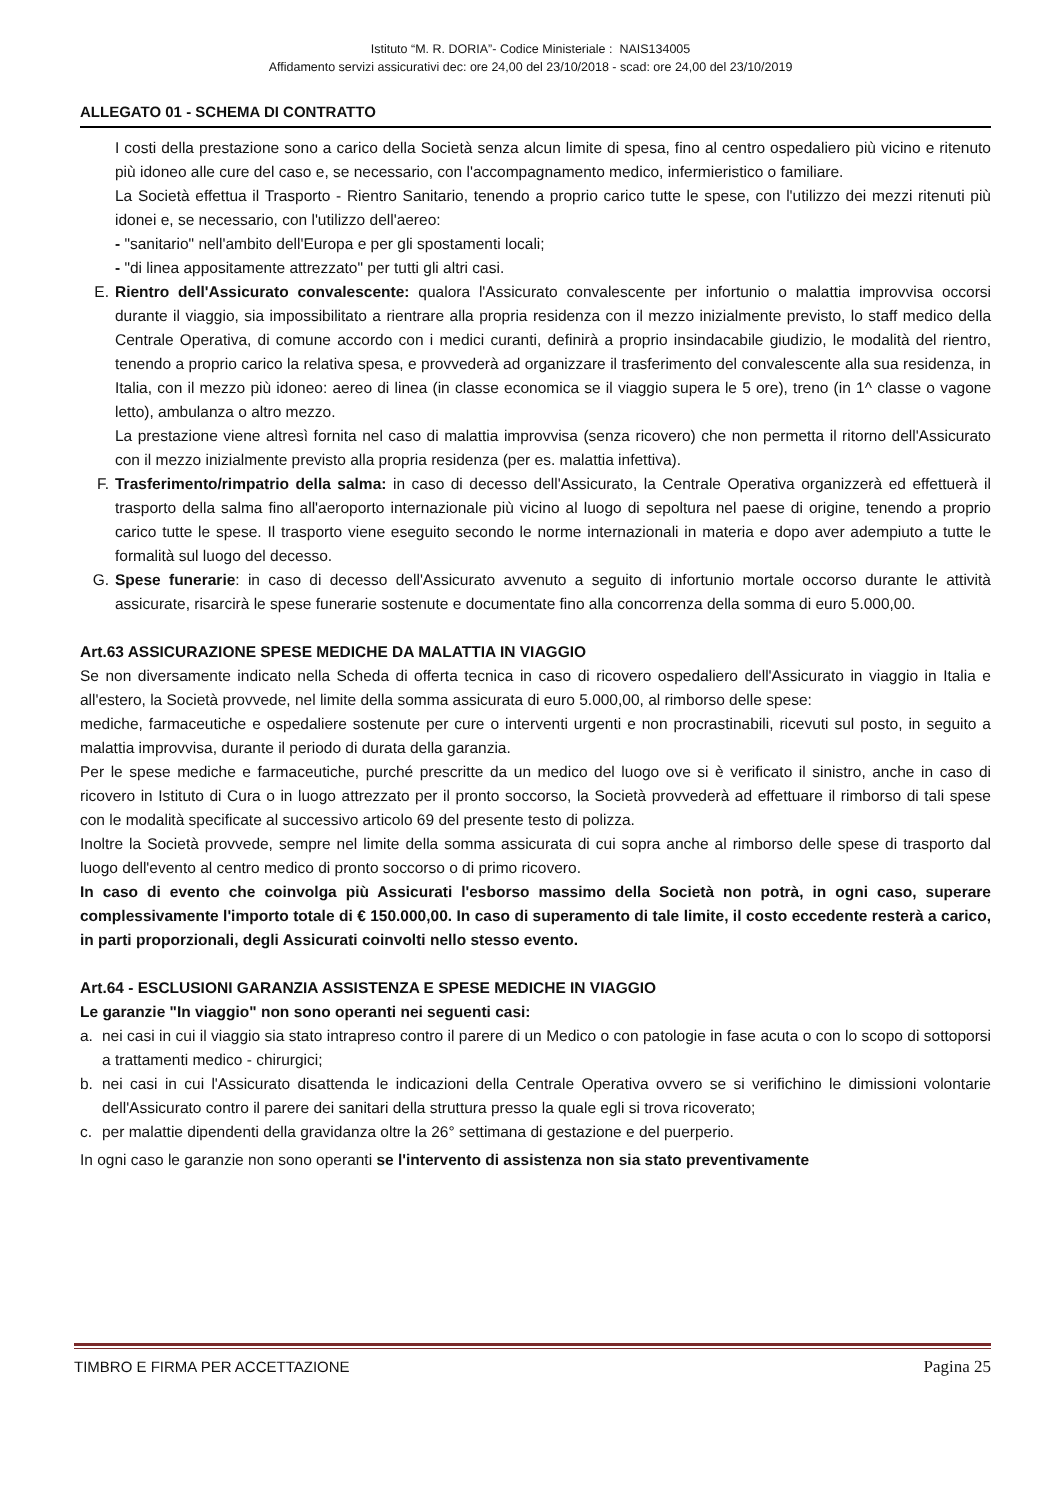Istituto “M. R. DORIA”- Codice Ministeriale : NAIS134005
Affidamento servizi assicurativi dec: ore 24,00 del 23/10/2018 - scad: ore 24,00 del 23/10/2019
ALLEGATO 01 - SCHEMA DI CONTRATTO
I costi della prestazione sono a carico della Società senza alcun limite di spesa, fino al centro ospedaliero più vicino e ritenuto più idoneo alle cure del caso e, se necessario, con l'accompagnamento medico, infermieristico o familiare.
La Società effettua il Trasporto - Rientro Sanitario, tenendo a proprio carico tutte le spese, con l'utilizzo dei mezzi ritenuti più idonei e, se necessario, con l'utilizzo dell'aereo:
- "sanitario" nell'ambito dell'Europa e per gli spostamenti locali;
- "di linea appositamente attrezzato" per tutti gli altri casi.
E. Rientro dell'Assicurato convalescente: qualora l'Assicurato convalescente per infortunio o malattia improvvisa occorsi durante il viaggio, sia impossibilitato a rientrare alla propria residenza con il mezzo inizialmente previsto, lo staff medico della Centrale Operativa, di comune accordo con i medici curanti, definirà a proprio insindacabile giudizio, le modalità del rientro, tenendo a proprio carico la relativa spesa, e provvederà ad organizzare il trasferimento del convalescente alla sua residenza, in Italia, con il mezzo più idoneo: aereo di linea (in classe economica se il viaggio supera le 5 ore), treno (in 1^ classe o vagone letto), ambulanza o altro mezzo.
La prestazione viene altresì fornita nel caso di malattia improvvisa (senza ricovero) che non permetta il ritorno dell'Assicurato con il mezzo inizialmente previsto alla propria residenza (per es. malattia infettiva).
F. Trasferimento/rimpatrio della salma: in caso di decesso dell'Assicurato, la Centrale Operativa organizzerà ed effettuerà il trasporto della salma fino all'aeroporto internazionale più vicino al luogo di sepoltura nel paese di origine, tenendo a proprio carico tutte le spese. Il trasporto viene eseguito secondo le norme internazionali in materia e dopo aver adempiuto a tutte le formalità sul luogo del decesso.
G. Spese funerarie: in caso di decesso dell'Assicurato avvenuto a seguito di infortunio mortale occorso durante le attività assicurate, risarcirà le spese funerarie sostenute e documentate fino alla concorrenza della somma di euro 5.000,00.
Art.63 ASSICURAZIONE SPESE MEDICHE DA MALATTIA IN VIAGGIO
Se non diversamente indicato nella Scheda di offerta tecnica in caso di ricovero ospedaliero dell'Assicurato in viaggio in Italia e all'estero, la Società provvede, nel limite della somma assicurata di euro 5.000,00, al rimborso delle spese:
mediche, farmaceutiche e ospedaliere sostenute per cure o interventi urgenti e non procrastinabili, ricevuti sul posto, in seguito a malattia improvvisa, durante il periodo di durata della garanzia.
Per le spese mediche e farmaceutiche, purché prescritte da un medico del luogo ove si è verificato il sinistro, anche in caso di ricovero in Istituto di Cura o in luogo attrezzato per il pronto soccorso, la Società provvederà ad effettuare il rimborso di tali spese con le modalità specificate al successivo articolo 69 del presente testo di polizza.
Inoltre la Società provvede, sempre nel limite della somma assicurata di cui sopra anche al rimborso delle spese di trasporto dal luogo dell'evento al centro medico di pronto soccorso o di primo ricovero.
In caso di evento che coinvolga più Assicurati l'esborso massimo della Società non potrà, in ogni caso, superare complessivamente l'importo totale di € 150.000,00. In caso di superamento di tale limite, il costo eccedente resterà a carico, in parti proporzionali, degli Assicurati coinvolti nello stesso evento.
Art.64 - ESCLUSIONI GARANZIA ASSISTENZA E SPESE MEDICHE IN VIAGGIO
Le garanzie "In viaggio" non sono operanti nei seguenti casi:
a. nei casi in cui il viaggio sia stato intrapreso contro il parere di un Medico o con patologie in fase acuta o con lo scopo di sottoporsi a trattamenti medico - chirurgici;
b. nei casi in cui l'Assicurato disattenda le indicazioni della Centrale Operativa ovvero se si verifichino le dimissioni volontarie dell'Assicurato contro il parere dei sanitari della struttura presso la quale egli si trova ricoverato;
c. per malattie dipendenti della gravidanza oltre la 26° settimana di gestazione e del puerperio.
In ogni caso le garanzie non sono operanti se l'intervento di assistenza non sia stato preventivamente
TIMBRO E FIRMA PER ACCETTAZIONE Pagina 25